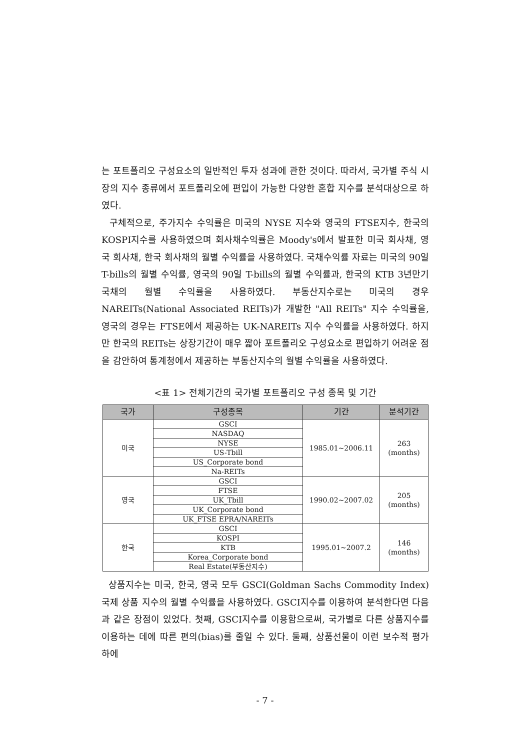는 포트폴리오 구성요소의 일반적인 투자 성과에 관한 것이다. 따라서, 국가별 주식 시장의 지수 종류에서 포트폴리오에 편입이 가능한 다양한 혼합 지수를 분석대상으로 하였다.
구체적으로, 주가지수 수익률은 미국의 NYSE 지수와 영국의 FTSE지수, 한국의 KOSPI지수를 사용하였으며 회사채수익률은 Moody's에서 발표한 미국 회사채, 영국 회사채, 한국 회사채의 월별 수익률을 사용하였다. 국채수익률 자료는 미국의 90일 T-bills의 월별 수익률, 영국의 90일 T-bills의 월별 수익률과, 한국의 KTB 3년만기 국채의 월별 수익률을 사용하였다. 부동산지수로는 미국의 경우 NAREITs(National Associated REITs)가 개발한 "All REITs" 지수 수익률을, 영국의 경우는 FTSE에서 제공하는 UK-NAREITs 지수 수익률을 사용하였다. 하지만 한국의 REITs는 상장기간이 매우 짧아 포트폴리오 구성요소로 편입하기 어려운 점을 감안하여 통계청에서 제공하는 부동산지수의 월별 수익률을 사용하였다.
<표 1> 전체기간의 국가별 포트폴리오 구성 종목 및 기간
| 국가 | 구성종목 | 기간 | 분석기간 |
| --- | --- | --- | --- |
| 미국 | GSCI | 1985.01~2006.11 | 263 (months) |
| | NASDAQ | | |
| | NYSE | | |
| | US-Tbill | | |
| | US_Corporate bond | | |
| | Na-REITs | | |
| 영국 | GSCI | 1990.02~2007.02 | 205 (months) |
| | FTSE | | |
| | UK_Tbill | | |
| | UK_Corporate bond | | |
| | UK_FTSE EPRA/NAREITs | | |
| 한국 | GSCI | 1995.01~2007.2 | 146 (months) |
| | KOSPI | | |
| | KTB | | |
| | Korea_Corporate bond | | |
| | Real Estate(부동산지수) | | |
상품지수는 미국, 한국, 영국 모두 GSCI(Goldman Sachs Commodity Index) 국제 상품 지수의 월별 수익률을 사용하였다. GSCI지수를 이용하여 분석한다면 다음과 같은 장점이 있었다. 첫째, GSCI지수를 이용함으로써, 국가별로 다른 상품지수를 이용하는 데에 따른 편의(bias)를 줄일 수 있다. 둘째, 상품선물이 이런 보수적 평가 하에
- 7 -